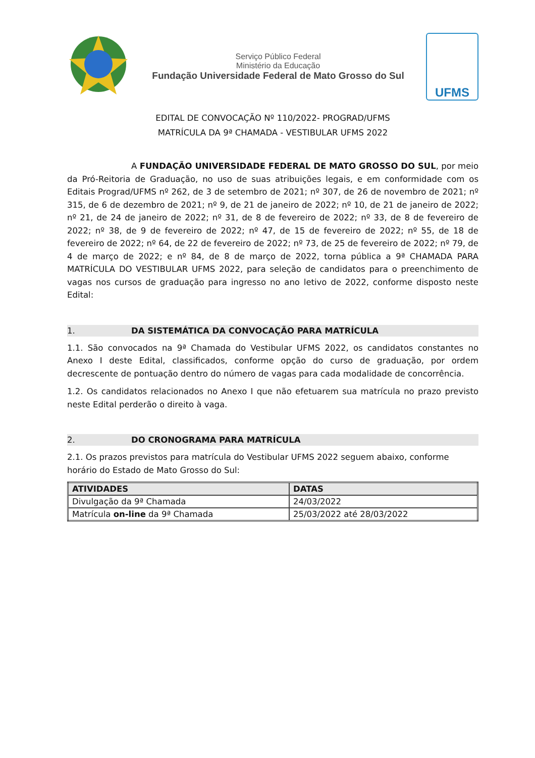Serviço Público Federal
Ministério da Educação
Fundação Universidade Federal de Mato Grosso do Sul
UFMS
EDITAL DE CONVOCAÇÃO Nº 110/2022- PROGRAD/UFMS
MATRÍCULA DA 9ª CHAMADA - VESTIBULAR UFMS 2022
A FUNDAÇÃO UNIVERSIDADE FEDERAL DE MATO GROSSO DO SUL, por meio da Pró-Reitoria de Graduação, no uso de suas atribuições legais, e em conformidade com os Editais Prograd/UFMS nº 262, de 3 de setembro de 2021; nº 307, de 26 de novembro de 2021; nº 315, de 6 de dezembro de 2021; nº 9, de 21 de janeiro de 2022; nº 10, de 21 de janeiro de 2022; nº 21, de 24 de janeiro de 2022; nº 31, de 8 de fevereiro de 2022; nº 33, de 8 de fevereiro de 2022; nº 38, de 9 de fevereiro de 2022; nº 47, de 15 de fevereiro de 2022; nº 55, de 18 de fevereiro de 2022; nº 64, de 22 de fevereiro de 2022; nº 73, de 25 de fevereiro de 2022; nº 79, de 4 de março de 2022; e nº 84, de 8 de março de 2022, torna pública a 9ª CHAMADA PARA MATRÍCULA DO VESTIBULAR UFMS 2022, para seleção de candidatos para o preenchimento de vagas nos cursos de graduação para ingresso no ano letivo de 2022, conforme disposto neste Edital:
1. DA SISTEMÁTICA DA CONVOCAÇÃO PARA MATRÍCULA
1.1. São convocados na 9ª Chamada do Vestibular UFMS 2022, os candidatos constantes no Anexo I deste Edital, classificados, conforme opção do curso de graduação, por ordem decrescente de pontuação dentro do número de vagas para cada modalidade de concorrência.
1.2. Os candidatos relacionados no Anexo I que não efetuarem sua matrícula no prazo previsto neste Edital perderão o direito à vaga.
2. DO CRONOGRAMA PARA MATRÍCULA
2.1. Os prazos previstos para matrícula do Vestibular UFMS 2022 seguem abaixo, conforme horário do Estado de Mato Grosso do Sul:
| ATIVIDADES | DATAS |
| --- | --- |
| Divulgação da 9ª Chamada | 24/03/2022 |
| Matrícula on-line da 9ª Chamada | 25/03/2022 até 28/03/2022 |